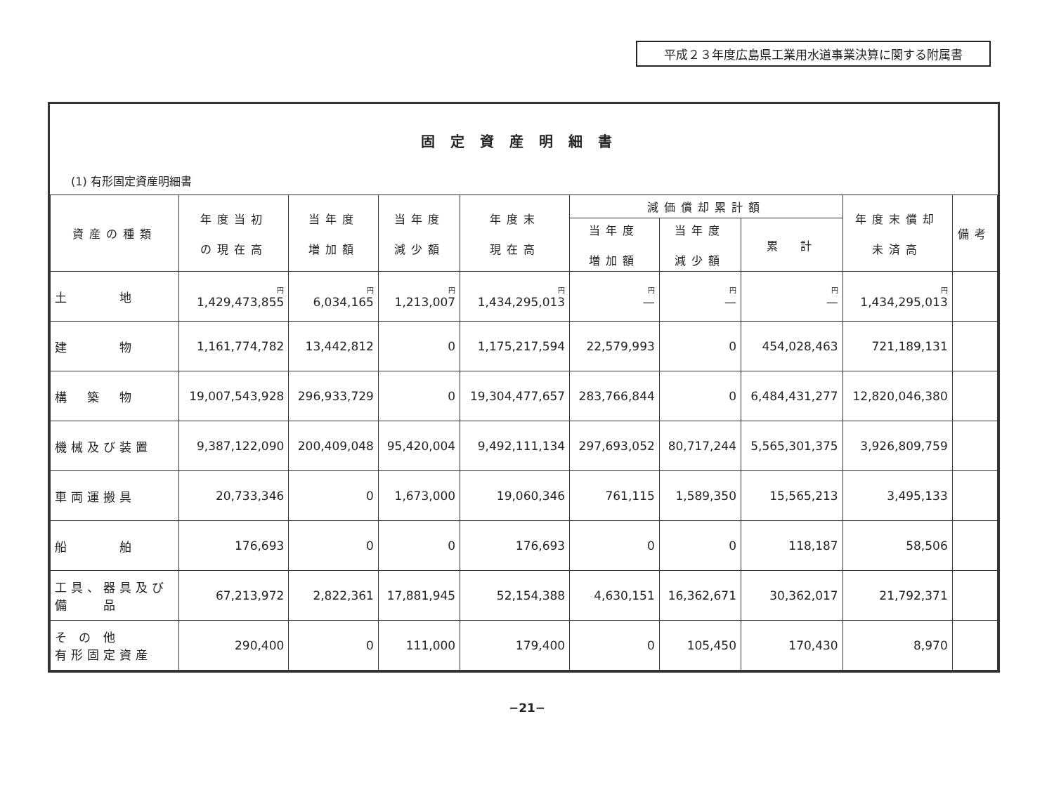平成２３年度広島県工業用水道事業決算に関する附属書
固定資産明細書
(1) 有形固定資産明細書
| 資産の種類 | 年度当初 の現在高 | 当年度 増加額 | 当年度 減少額 | 年度末 現在高 | 減価償却累計額 | | | 年度末償却 未済高 | 備考 |
| --- | --- | --- | --- | --- | --- | --- | --- | --- | --- |
| | | | | | 当年度 増加額 | 当年度 減少額 | 累 計 | | |
| 土 地 | 円 1,429,473,855 | 円 6,034,165 | 円 1,213,007 | 円 1,434,295,013 | 円 — | 円 — | 円 — | 円 1,434,295,013 | |
| 建 物 | 1,161,774,782 | 13,442,812 | 0 | 1,175,217,594 | 22,579,993 | 0 | 454,028,463 | 721,189,131 | |
| 構 築 物 | 19,007,543,928 | 296,933,729 | 0 | 19,304,477,657 | 283,766,844 | 0 | 6,484,431,277 | 12,820,046,380 | |
| 機械及び装置 | 9,387,122,090 | 200,409,048 | 95,420,004 | 9,492,111,134 | 297,693,052 | 80,717,244 | 5,565,301,375 | 3,926,809,759 | |
| 車両運搬具 | 20,733,346 | 0 | 1,673,000 | 19,060,346 | 761,115 | 1,589,350 | 15,565,213 | 3,495,133 | |
| 船 舶 | 176,693 | 0 | 0 | 176,693 | 0 | 0 | 118,187 | 58,506 | |
| 工具、器具及び 備 品 | 67,213,972 | 2,822,361 | 17,881,945 | 52,154,388 | 4,630,151 | 16,362,671 | 30,362,017 | 21,792,371 | |
| そ の 他 有形固定資産 | 290,400 | 0 | 111,000 | 179,400 | 0 | 105,450 | 170,430 | 8,970 | |
−21−